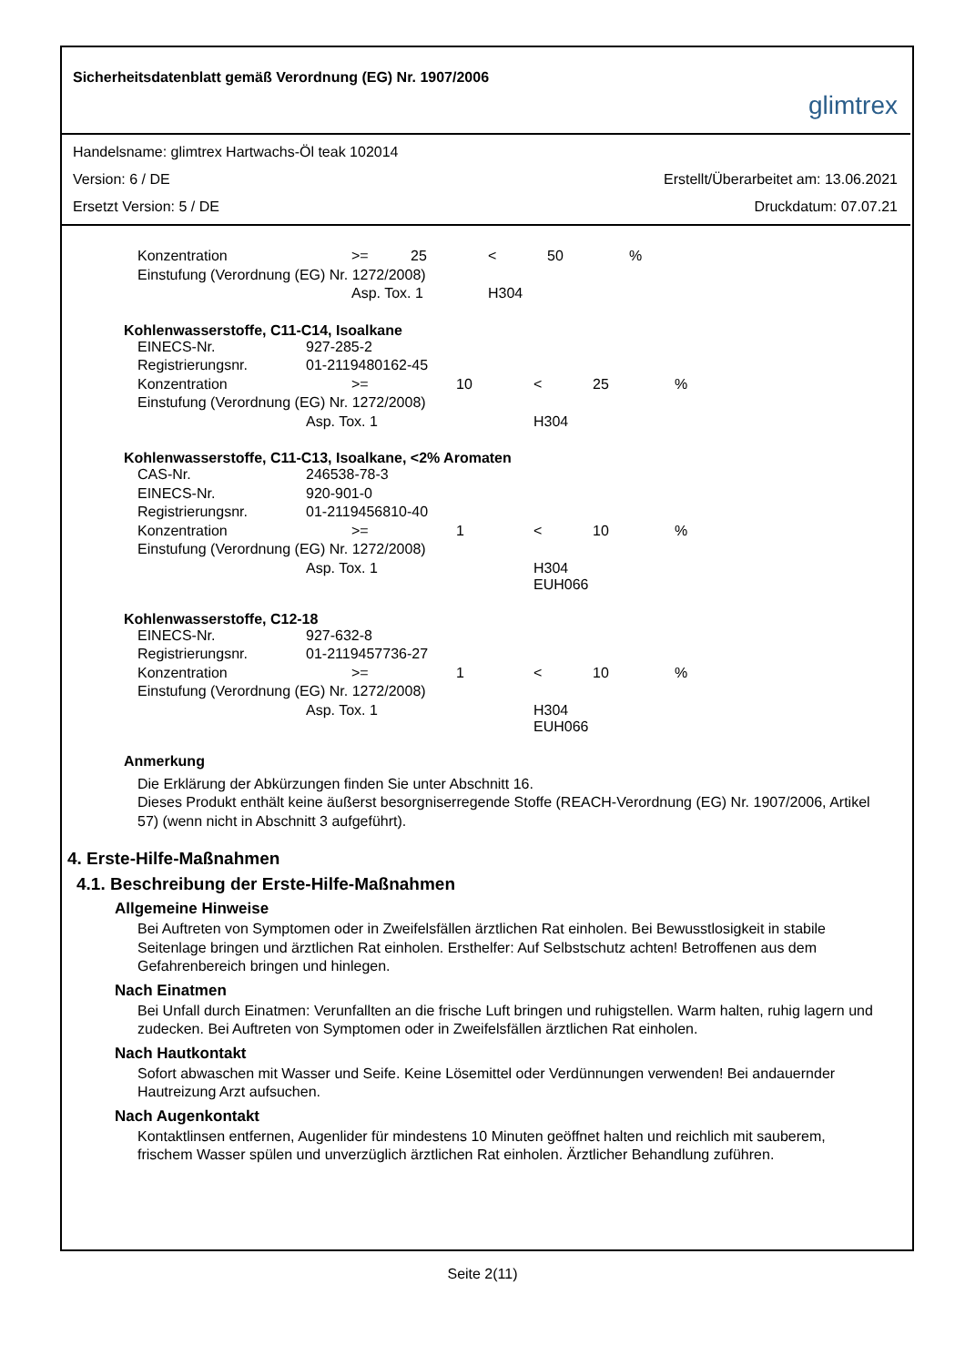Sicherheitsdatenblatt gemäß Verordnung (EG) Nr. 1907/2006 glimtrex
Handelsname: glimtrex Hartwachs-Öl teak 102014
Version: 6 / DE Erstellt/Überarbeitet am: 13.06.2021
Ersetzt Version: 5 / DE Druckdatum: 07.07.21
| Konzentration | >= | 25 | < | 50 | % |
| Einstufung (Verordnung (EG) Nr. 1272/2008) | | | | | |
| | Asp. Tox. 1 | | H304 | | |
Kohlenwasserstoffe, C11-C14, Isoalkane
| EINECS-Nr. | 927-285-2 | | | | |
| Registrierungsnr. | 01-2119480162-45 | | | | |
| Konzentration | >= | 10 | < | 25 | % |
| Einstufung (Verordnung (EG) Nr. 1272/2008) | | | | | |
| | Asp. Tox. 1 | | H304 | | |
Kohlenwasserstoffe, C11-C13, Isoalkane, <2% Aromaten
| CAS-Nr. | 246538-78-3 | | | | |
| EINECS-Nr. | 920-901-0 | | | | |
| Registrierungsnr. | 01-2119456810-40 | | | | |
| Konzentration | >= | 1 | < | 10 | % |
| Einstufung (Verordnung (EG) Nr. 1272/2008) | | | | | |
| | Asp. Tox. 1 | | H304 EUH066 | | |
Kohlenwasserstoffe, C12-18
| EINECS-Nr. | 927-632-8 | | | | |
| Registrierungsnr. | 01-2119457736-27 | | | | |
| Konzentration | >= | 1 | < | 10 | % |
| Einstufung (Verordnung (EG) Nr. 1272/2008) | | | | | |
| | Asp. Tox. 1 | | H304 EUH066 | | |
Anmerkung
Die Erklärung der Abkürzungen finden Sie unter Abschnitt 16.
Dieses Produkt enthält keine äußerst besorgniserregende Stoffe (REACH-Verordnung (EG) Nr. 1907/2006, Artikel 57) (wenn nicht in Abschnitt 3 aufgeführt).
4. Erste-Hilfe-Maßnahmen
4.1. Beschreibung der Erste-Hilfe-Maßnahmen
Allgemeine Hinweise
Bei Auftreten von Symptomen oder in Zweifelsfällen ärztlichen Rat einholen. Bei Bewusstlosigkeit in stabile Seitenlage bringen und ärztlichen Rat einholen. Ersthelfer: Auf Selbstschutz achten! Betroffenen aus dem Gefahrenbereich bringen und hinlegen.
Nach Einatmen
Bei Unfall durch Einatmen: Verunfallten an die frische Luft bringen und ruhigstellen. Warm halten, ruhig lagern und zudecken. Bei Auftreten von Symptomen oder in Zweifelsfällen ärztlichen Rat einholen.
Nach Hautkontakt
Sofort abwaschen mit Wasser und Seife. Keine Lösemittel oder Verdünnungen verwenden! Bei andauernder Hautreizung Arzt aufsuchen.
Nach Augenkontakt
Kontaktlinsen entfernen, Augenlider für mindestens 10 Minuten geöffnet halten und reichlich mit sauberem, frischem Wasser spülen und unverzüglich ärztlichen Rat einholen. Ärztlicher Behandlung zuführen.
Seite 2(11)